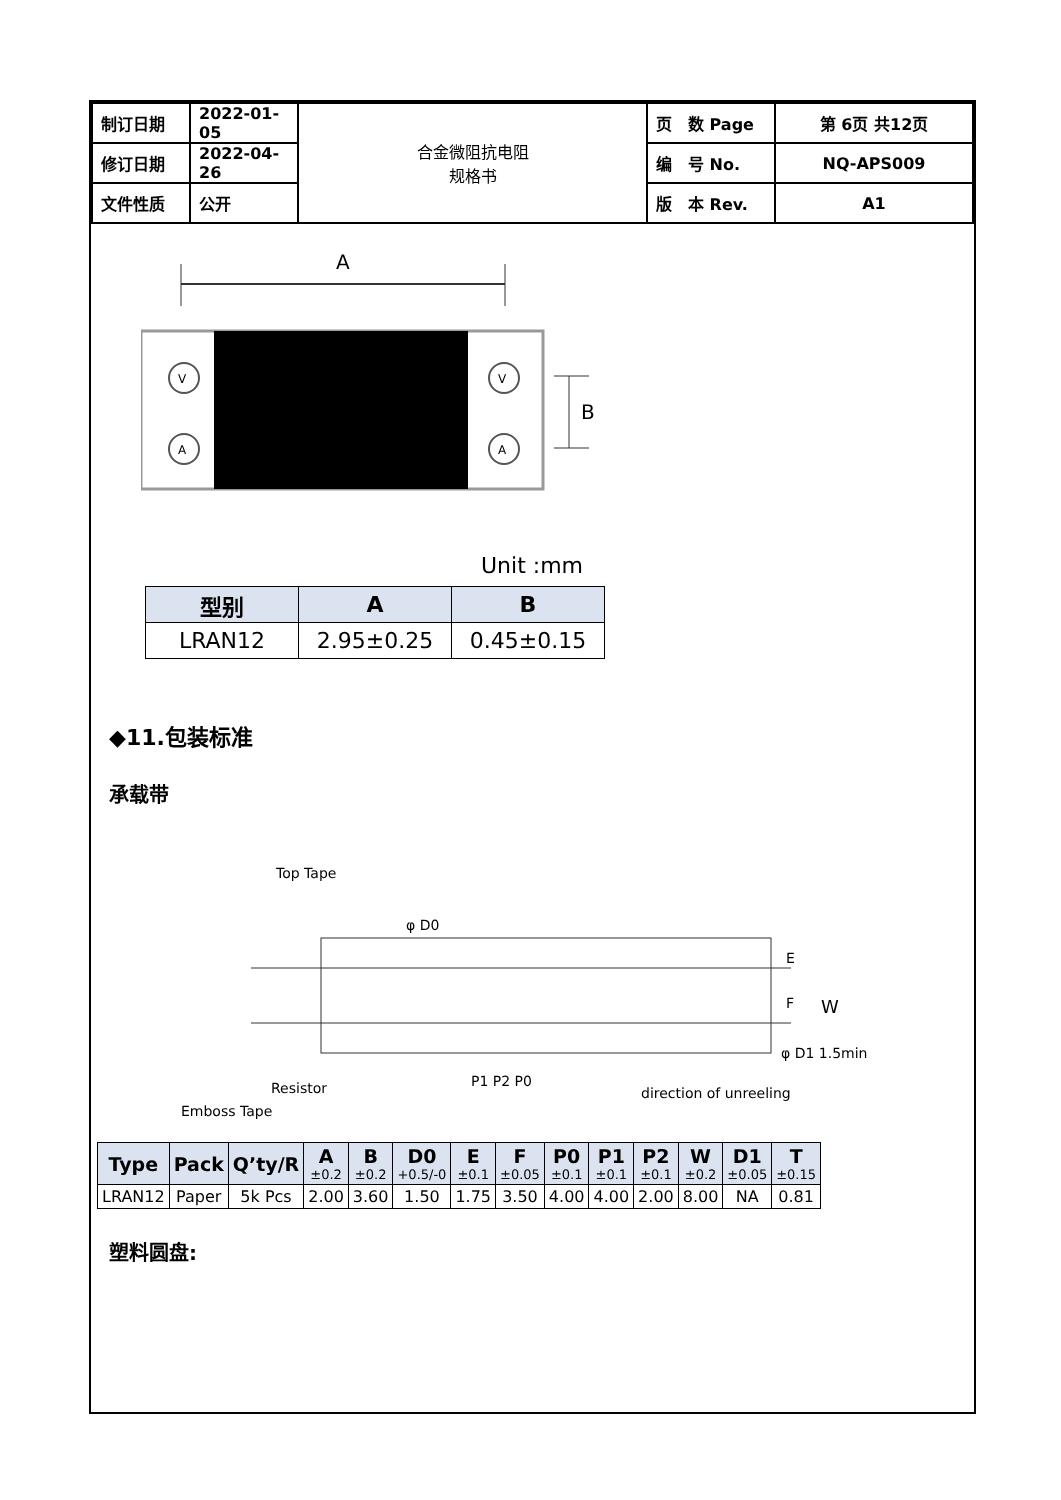| 制订日期 | 2022-01-05 | 合金微阻抗电阻 规格书 | 页 数 Page | 第 6页 共12页 |
| 修订日期 | 2022-04-26 | | 编 号 No. | NQ-APS009 |
| 文件性质 | 公开 | | 版 本 Rev. | A1 |
A
V
A
V
A
B
Unit :mm
| 型别 | A | B |
| --- | --- | --- |
| LRAN12 | 2.95±0.25 | 0.45±0.15 |
◆11.包装标准
承载带
Top Tape
φ D0
W
E
F
Resistor
Emboss Tape
P1 P2 P0
direction of unreeling
φ D1 1.5min
| Type | Pack | Q’ty/R | A ±0.2 | B ±0.2 | D0 +0.5/-0 | E ±0.1 | F ±0.05 | P0 ±0.1 | P1 ±0.1 | P2 ±0.1 | W ±0.2 | D1 ±0.05 | T ±0.15 |
| --- | --- | --- | --- | --- | --- | --- | --- | --- | --- | --- | --- | --- | --- |
| LRAN12 | Paper | 5k Pcs | 2.00 | 3.60 | 1.50 | 1.75 | 3.50 | 4.00 | 4.00 | 2.00 | 8.00 | NA | 0.81 |
塑料圆盘: